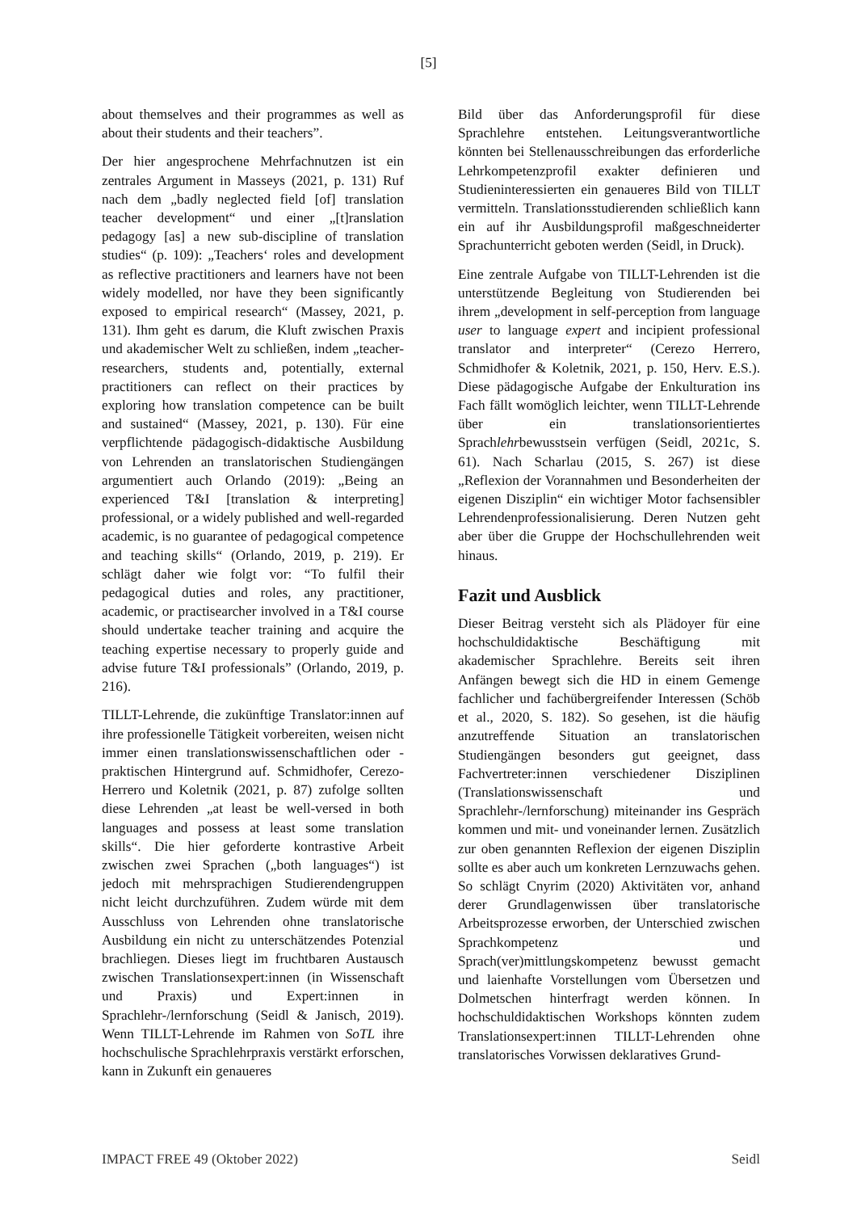[5]
about themselves and their programmes as well as about their students and their teachers”.
Der hier angesprochene Mehrfachnutzen ist ein zentrales Argument in Masseys (2021, p. 131) Ruf nach dem „badly neglected field [of] translation teacher development“ und einer „[t]ranslation pedagogy [as] a new sub-discipline of translation studies“ (p. 109): „Teachers‘ roles and development as reflective practitioners and learners have not been widely modelled, nor have they been significantly exposed to empirical research“ (Massey, 2021, p. 131). Ihm geht es darum, die Kluft zwischen Praxis und akademischer Welt zu schließen, indem „teacher-researchers, students and, potentially, external practitioners can reflect on their practices by exploring how translation competence can be built and sustained“ (Massey, 2021, p. 130). Für eine verpflichtende pädagogisch-didaktische Ausbildung von Lehrenden an translatorischen Studiengängen argumentiert auch Orlando (2019): „Being an experienced T&I [translation & interpreting] professional, or a widely published and well-regarded academic, is no guarantee of pedagogical competence and teaching skills“ (Orlando, 2019, p. 219). Er schlägt daher wie folgt vor: “To fulfil their pedagogical duties and roles, any practitioner, academic, or practisearcher involved in a T&I course should undertake teacher training and acquire the teaching expertise necessary to properly guide and advise future T&I professionals” (Orlando, 2019, p. 216).
TILLT-Lehrende, die zukünftige Translator:innen auf ihre professionelle Tätigkeit vorbereiten, weisen nicht immer einen translationswissenschaftlichen oder -praktischen Hintergrund auf. Schmidhofer, Cerezo-Herrero und Koletnik (2021, p. 87) zufolge sollten diese Lehrenden „at least be well-versed in both languages and possess at least some translation skills“. Die hier geforderte kontrastive Arbeit zwischen zwei Sprachen („both languages“) ist jedoch mit mehrsprachigen Studierendengruppen nicht leicht durchzuführen. Zudem würde mit dem Ausschluss von Lehrenden ohne translatorische Ausbildung ein nicht zu unterschätzendes Potenzial brachliegen. Dieses liegt im fruchtbaren Austausch zwischen Translationsexpert:innen (in Wissenschaft und Praxis) und Expert:innen in Sprachlehr-/lernforschung (Seidl & Janisch, 2019). Wenn TILLT-Lehrende im Rahmen von SoTL ihre hochschulische Sprachlehrpraxis verstärkt erforschen, kann in Zukunft ein genaueres
Bild über das Anforderungsprofil für diese Sprachlehre entstehen. Leitungsverantwortliche könnten bei Stellenausschreibungen das erforderliche Lehrkompetenzprofil exakter definieren und Studieninteressierten ein genaueres Bild von TILLT vermitteln. Translationsstudierenden schließlich kann ein auf ihr Ausbildungsprofil maßgeschneiderter Sprachunterricht geboten werden (Seidl, in Druck).
Eine zentrale Aufgabe von TILLT-Lehrenden ist die unterstützende Begleitung von Studierenden bei ihrem „development in self-perception from language user to language expert and incipient professional translator and interpreter“ (Cerezo Herrero, Schmidhofer & Koletnik, 2021, p. 150, Herv. E.S.). Diese pädagogische Aufgabe der Enkulturation ins Fach fällt womöglich leichter, wenn TILLT-Lehrende über ein translationsorientiertes Sprachlehrbewusstsein verfügen (Seidl, 2021c, S. 61). Nach Scharlau (2015, S. 267) ist diese „Reflexion der Vorannahmen und Besonderheiten der eigenen Disziplin“ ein wichtiger Motor fachsensibler Lehrendenprofessionalisierung. Deren Nutzen geht aber über die Gruppe der Hochschullehrenden weit hinaus.
Fazit und Ausblick
Dieser Beitrag versteht sich als Plädoyer für eine hochschuldidaktische Beschäftigung mit akademischer Sprachlehre. Bereits seit ihren Anfängen bewegt sich die HD in einem Gemenge fachlicher und fachübergreifender Interessen (Schöb et al., 2020, S. 182). So gesehen, ist die häufig anzutreffende Situation an translatorischen Studiengängen besonders gut geeignet, dass Fachvertreter:innen verschiedener Disziplinen (Translationswissenschaft und Sprachlehr-/lernforschung) miteinander ins Gespräch kommen und mit- und voneinander lernen. Zusätzlich zur oben genannten Reflexion der eigenen Disziplin sollte es aber auch um konkreten Lernzuwachs gehen. So schlägt Cnyrim (2020) Aktivitäten vor, anhand derer Grundlagenwissen über translatorische Arbeitsprozesse erworben, der Unterschied zwischen Sprachkompetenz und Sprach(ver)mittlungskompetenz bewusst gemacht und laienhafte Vorstellungen vom Übersetzen und Dolmetschen hinterfragt werden können. In hochschuldidaktischen Workshops könnten zudem Translationsexpert:innen TILLT-Lehrenden ohne translatorisches Vorwissen deklaratives Grund-
IMPACT FREE 49 (Oktober 2022) Seidl